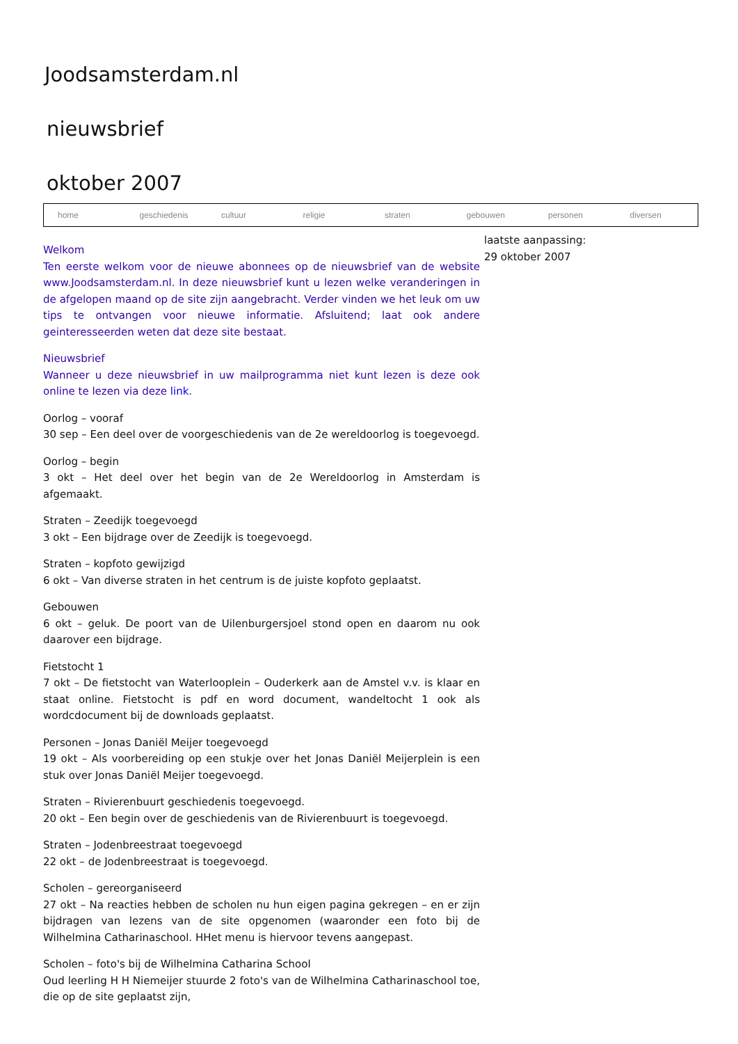Joodsamsterdam.nl
nieuwsbrief
oktober 2007
home geschiedenis cultuur religie straten gebouwen personen diversen
Welkom
Ten eerste welkom voor de nieuwe abonnees op de nieuwsbrief van de website www.Joodsamsterdam.nl. In deze nieuwsbrief kunt u lezen welke veranderingen in de afgelopen maand op de site zijn aangebracht. Verder vinden we het leuk om uw tips te ontvangen voor nieuwe informatie. Afsluitend; laat ook andere geinteresseerden weten dat deze site bestaat.
Nieuwsbrief
Wanneer u deze nieuwsbrief in uw mailprogramma niet kunt lezen is deze ook online te lezen via deze link.
Oorlog – vooraf
30 sep – Een deel over de voorgeschiedenis van de 2e wereldoorlog is toegevoegd.
Oorlog – begin
3 okt – Het deel over het begin van de 2e Wereldoorlog in Amsterdam is afgemaakt.
Straten – Zeedijk toegevoegd
3 okt – Een bijdrage over de Zeedijk is toegevoegd.
Straten – kopfoto gewijzigd
6 okt – Van diverse straten in het centrum is de juiste kopfoto geplaatst.
Gebouwen
6 okt – geluk. De poort van de Uilenburgersjoel stond open en daarom nu ook daarover een bijdrage.
Fietstocht 1
7 okt – De fietstocht van Waterlooplein – Ouderkerk aan de Amstel v.v. is klaar en staat online. Fietstocht is pdf en word document, wandeltocht 1 ook als wordcdocument bij de downloads geplaatst.
Personen – Jonas Daniël Meijer toegevoegd
19 okt – Als voorbereiding op een stukje over het Jonas Daniël Meijerplein is een stuk over Jonas Daniël Meijer toegevoegd.
Straten – Rivierenbuurt geschiedenis toegevoegd.
20 okt – Een begin over de geschiedenis van de Rivierenbuurt is toegevoegd.
Straten – Jodenbreestraat toegevoegd
22 okt – de Jodenbreestraat is toegevoegd.
Scholen – gereorganiseerd
27 okt – Na reacties hebben de scholen nu hun eigen pagina gekregen – en er zijn bijdragen van lezens van de site opgenomen (waaronder een foto bij de Wilhelmina Catharinaschool. HHet menu is hiervoor tevens aangepast.
Scholen – foto's bij de Wilhelmina Catharina School
Oud leerling H H Niemeijer stuurde 2 foto's van de Wilhelmina Catharinaschool toe, die op de site geplaatst zijn,
laatste aanpassing:
29 oktober 2007